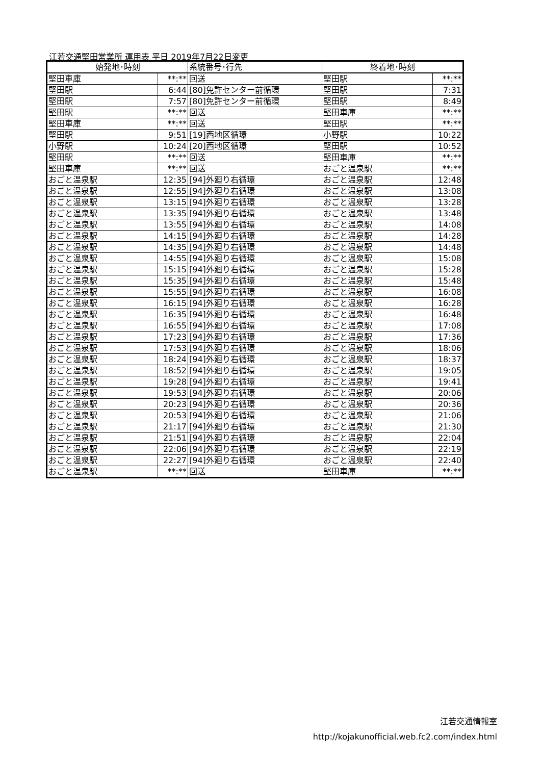江若交通堅田営業所 運用表 平日 2019年7月22日変更
| 始発地･時刻 | | 系統番号･行先 | 終着地･時刻 | |
| --- | --- | --- | --- | --- |
| 堅田車庫 | **:** | 回送 | 堅田駅 | **:** |
| 堅田駅 | 6:44 | [80]免許センター前循環 | 堅田駅 | 7:31 |
| 堅田駅 | 7:57 | [80]免許センター前循環 | 堅田駅 | 8:49 |
| 堅田駅 | **:** | 回送 | 堅田車庫 | **:** |
| 堅田車庫 | **:** | 回送 | 堅田駅 | **:** |
| 堅田駅 | 9:51 | [19]西地区循環 | 小野駅 | 10:22 |
| 小野駅 | 10:24 | [20]西地区循環 | 堅田駅 | 10:52 |
| 堅田駅 | **:** | 回送 | 堅田車庫 | **:** |
| 堅田車庫 | **:** | 回送 | おごと温泉駅 | **:** |
| おごと温泉駅 | 12:35 | [94]外廻り右循環 | おごと温泉駅 | 12:48 |
| おごと温泉駅 | 12:55 | [94]外廻り右循環 | おごと温泉駅 | 13:08 |
| おごと温泉駅 | 13:15 | [94]外廻り右循環 | おごと温泉駅 | 13:28 |
| おごと温泉駅 | 13:35 | [94]外廻り右循環 | おごと温泉駅 | 13:48 |
| おごと温泉駅 | 13:55 | [94]外廻り右循環 | おごと温泉駅 | 14:08 |
| おごと温泉駅 | 14:15 | [94]外廻り右循環 | おごと温泉駅 | 14:28 |
| おごと温泉駅 | 14:35 | [94]外廻り右循環 | おごと温泉駅 | 14:48 |
| おごと温泉駅 | 14:55 | [94]外廻り右循環 | おごと温泉駅 | 15:08 |
| おごと温泉駅 | 15:15 | [94]外廻り右循環 | おごと温泉駅 | 15:28 |
| おごと温泉駅 | 15:35 | [94]外廻り右循環 | おごと温泉駅 | 15:48 |
| おごと温泉駅 | 15:55 | [94]外廻り右循環 | おごと温泉駅 | 16:08 |
| おごと温泉駅 | 16:15 | [94]外廻り右循環 | おごと温泉駅 | 16:28 |
| おごと温泉駅 | 16:35 | [94]外廻り右循環 | おごと温泉駅 | 16:48 |
| おごと温泉駅 | 16:55 | [94]外廻り右循環 | おごと温泉駅 | 17:08 |
| おごと温泉駅 | 17:23 | [94]外廻り右循環 | おごと温泉駅 | 17:36 |
| おごと温泉駅 | 17:53 | [94]外廻り右循環 | おごと温泉駅 | 18:06 |
| おごと温泉駅 | 18:24 | [94]外廻り右循環 | おごと温泉駅 | 18:37 |
| おごと温泉駅 | 18:52 | [94]外廻り右循環 | おごと温泉駅 | 19:05 |
| おごと温泉駅 | 19:28 | [94]外廻り右循環 | おごと温泉駅 | 19:41 |
| おごと温泉駅 | 19:53 | [94]外廻り右循環 | おごと温泉駅 | 20:06 |
| おごと温泉駅 | 20:23 | [94]外廻り右循環 | おごと温泉駅 | 20:36 |
| おごと温泉駅 | 20:53 | [94]外廻り右循環 | おごと温泉駅 | 21:06 |
| おごと温泉駅 | 21:17 | [94]外廻り右循環 | おごと温泉駅 | 21:30 |
| おごと温泉駅 | 21:51 | [94]外廻り右循環 | おごと温泉駅 | 22:04 |
| おごと温泉駅 | 22:06 | [94]外廻り右循環 | おごと温泉駅 | 22:19 |
| おごと温泉駅 | 22:27 | [94]外廻り右循環 | おごと温泉駅 | 22:40 |
| おごと温泉駅 | **:** | 回送 | 堅田車庫 | **:** |
江若交通情報室
http://kojakunofficial.web.fc2.com/index.html